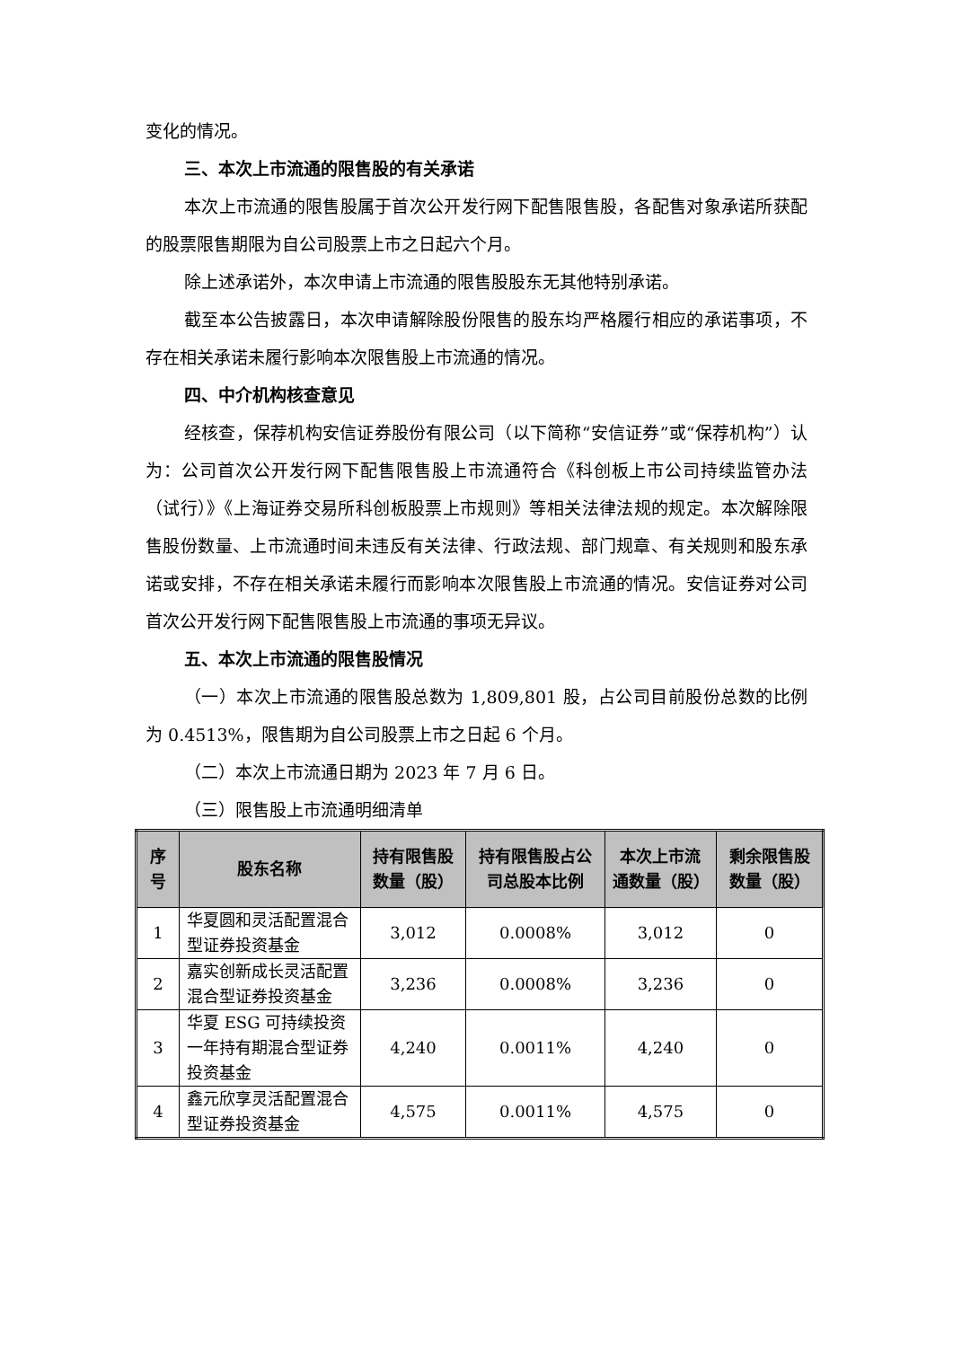变化的情况。
三、本次上市流通的限售股的有关承诺
本次上市流通的限售股属于首次公开发行网下配售限售股，各配售对象承诺所获配的股票限售期限为自公司股票上市之日起六个月。
除上述承诺外，本次申请上市流通的限售股股东无其他特别承诺。
截至本公告披露日，本次申请解除股份限售的股东均严格履行相应的承诺事项，不存在相关承诺未履行影响本次限售股上市流通的情况。
四、中介机构核查意见
经核查，保荐机构安信证券股份有限公司（以下简称“安信证券”或“保荐机构”）认为：公司首次公开发行网下配售限售股上市流通符合《科创板上市公司持续监管办法（试行）》《上海证券交易所科创板股票上市规则》等相关法律法规的规定。本次解除限售股份数量、上市流通时间未违反有关法律、行政法规、部门规章、有关规则和股东承诺或安排，不存在相关承诺未履行而影响本次限售股上市流通的情况。安信证券对公司首次公开发行网下配售限售股上市流通的事项无异议。
五、本次上市流通的限售股情况
（一）本次上市流通的限售股总数为 1,809,801 股，占公司目前股份总数的比例为 0.4513%，限售期为自公司股票上市之日起 6 个月。
（二）本次上市流通日期为 2023 年 7 月 6 日。
（三）限售股上市流通明细清单
| 序号 | 股东名称 | 持有限售股数量（股） | 持有限售股占公司总股本比例 | 本次上市流通数量（股） | 剩余限售股数量（股） |
| --- | --- | --- | --- | --- | --- |
| 1 | 华夏圆和灵活配置混合型证券投资基金 | 3,012 | 0.0008% | 3,012 | 0 |
| 2 | 嘉实创新成长灵活配置混合型证券投资基金 | 3,236 | 0.0008% | 3,236 | 0 |
| 3 | 华夏 ESG 可持续投资一年持有期混合型证券投资基金 | 4,240 | 0.0011% | 4,240 | 0 |
| 4 | 鑫元欣享灵活配置混合型证券投资基金 | 4,575 | 0.0011% | 4,575 | 0 |